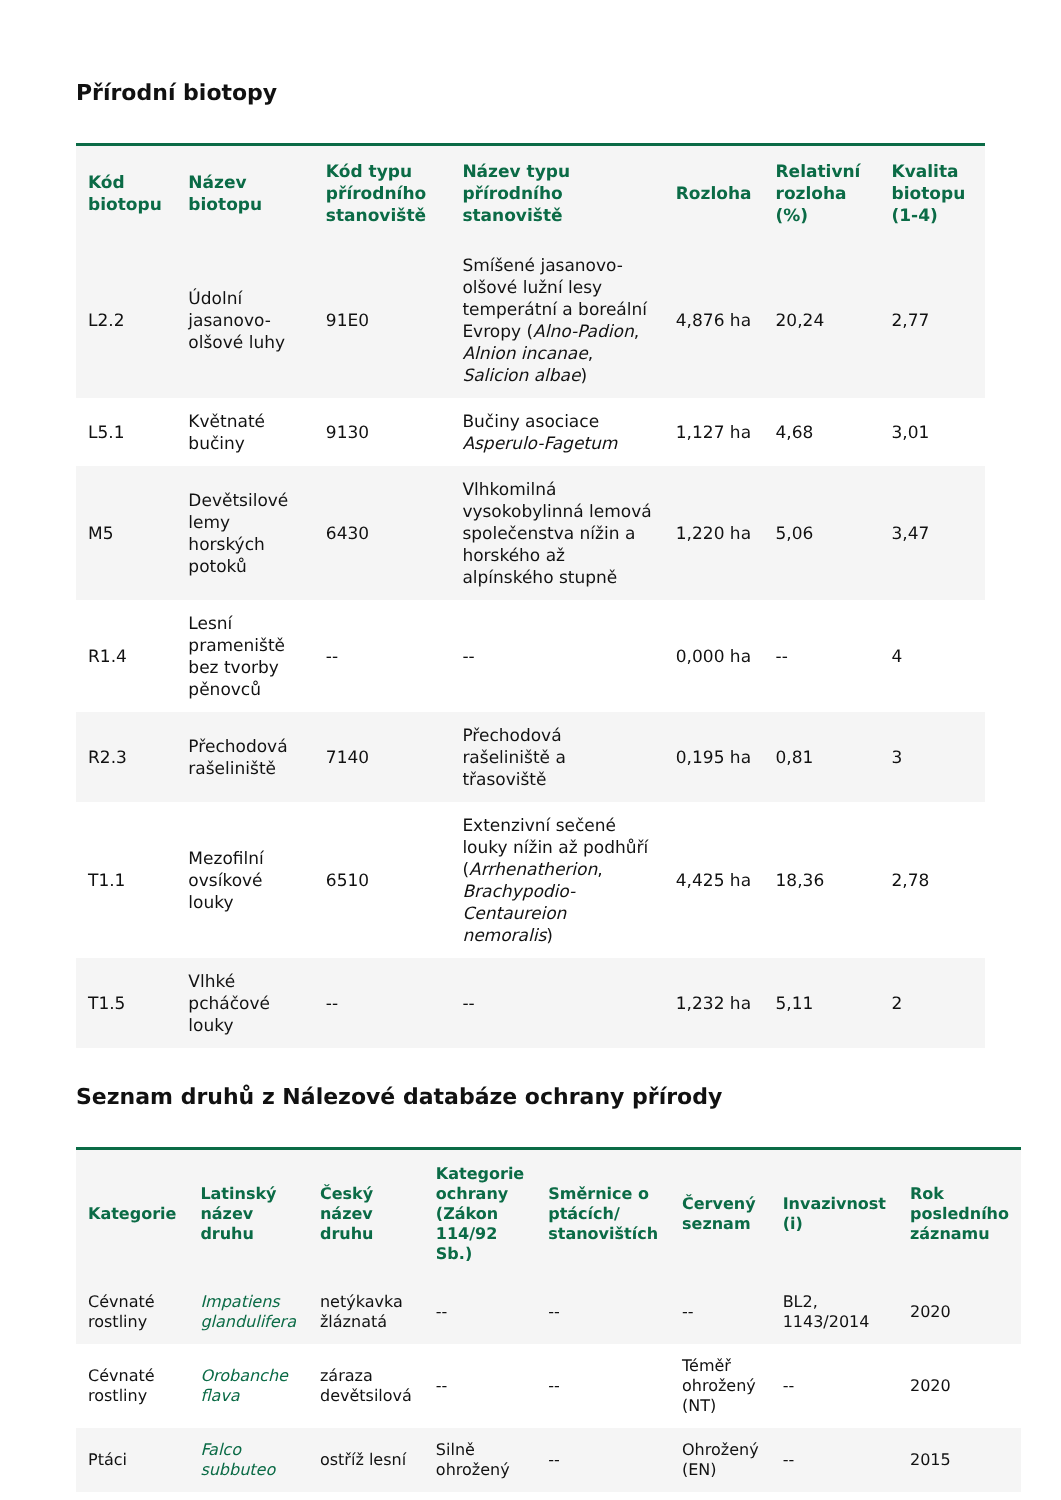Přírodní biotopy
| Kód biotopu | Název biotopu | Kód typu přírodního stanoviště | Název typu přírodního stanoviště | Rozloha | Relativní rozloha (%) | Kvalita biotopu (1-4) |
| --- | --- | --- | --- | --- | --- | --- |
| L2.2 | Údolní jasanovo-olšové luhy | 91E0 | Smíšené jasanovo-olšové lužní lesy temperátní a boreální Evropy ( Alno-Padion , Alnion incanae , Salicion albae ) | 4,876 ha | 20,24 | 2,77 |
| L5.1 | Květnaté bučiny | 9130 | Bučiny asociace Asperulo-Fagetum | 1,127 ha | 4,68 | 3,01 |
| M5 | Devětsilové lemy horských potoků | 6430 | Vlhkomilná vysokobylinná lemová společenstva nížin a horského až alpínského stupně | 1,220 ha | 5,06 | 3,47 |
| R1.4 | Lesní prameniště bez tvorby pěnovců | -- | -- | 0,000 ha | -- | 4 |
| R2.3 | Přechodová rašeliniště | 7140 | Přechodová rašeliniště a třasoviště | 0,195 ha | 0,81 | 3 |
| T1.1 | Mezofilní ovsíkové louky | 6510 | Extenzivní sečené louky nížin až podhůří ( Arrhenatherion , Brachypodio-Centaureion nemoralis ) | 4,425 ha | 18,36 | 2,78 |
| T1.5 | Vlhké pcháčové louky | -- | -- | 1,232 ha | 5,11 | 2 |
Seznam druhů z Nálezové databáze ochrany přírody
| Kategorie | Latinský název druhu | Český název druhu | Kategorie ochrany (Zákon 114/92 Sb.) | Směrnice o ptácích/ stanovištích | Červený seznam | Invazivnost (i) | Rok posledního záznamu |
| --- | --- | --- | --- | --- | --- | --- | --- |
| Cévnaté rostliny | Impatiens glandulifera | netýkavka žláznatá | -- | -- | -- | BL2, 1143/2014 | 2020 |
| Cévnaté rostliny | Orobanche flava | záraza devětsilová | -- | -- | Téměř ohrožený (NT) | -- | 2020 |
| Ptáci | Falco subbuteo | ostříž lesní | Silně ohrožený | -- | Ohrožený (EN) | -- | 2015 |